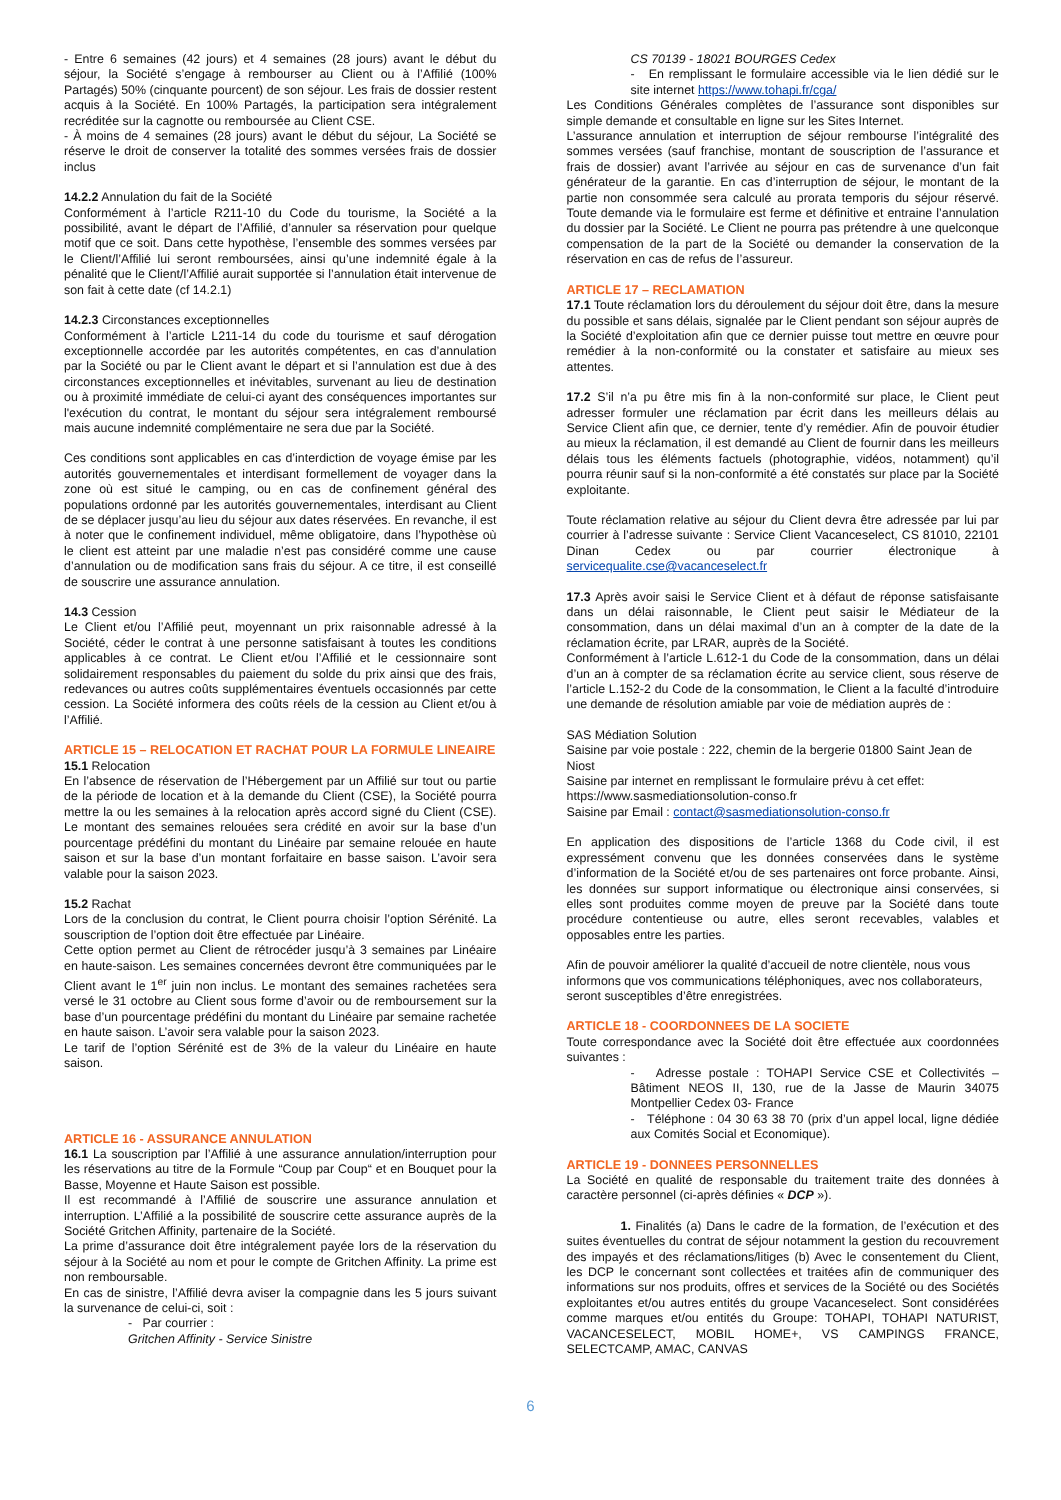- Entre 6 semaines (42 jours) et 4 semaines (28 jours) avant le début du séjour, la Société s’engage à rembourser au Client ou à l’Affilié (100% Partagés) 50% (cinquante pourcent) de son séjour. Les frais de dossier restent acquis à la Société. En 100% Partagés, la participation sera intégralement recréditée sur la cagnotte ou remboursée au Client CSE.
- À moins de 4 semaines (28 jours) avant le début du séjour, La Société se réserve le droit de conserver la totalité des sommes versées frais de dossier inclus
14.2.2 Annulation du fait de la Société
Conformément à l’article R211-10 du Code du tourisme, la Société a la possibilité, avant le départ de l’Affilié, d’annuler sa réservation pour quelque motif que ce soit. Dans cette hypothèse, l’ensemble des sommes versées par le Client/l’Affilié lui seront remboursées, ainsi qu’une indemnité égale à la pénalité que le Client/l’Affilié aurait supportée si l’annulation était intervenue de son fait à cette date (cf 14.2.1)
14.2.3 Circonstances exceptionnelles
Conformément à l’article L211-14 du code du tourisme et sauf dérogation exceptionnelle accordée par les autorités compétentes, en cas d’annulation par la Société ou par le Client avant le départ et si l’annulation est due à des circonstances exceptionnelles et inévitables, survenant au lieu de destination ou à proximité immédiate de celui-ci ayant des conséquences importantes sur l'exécution du contrat, le montant du séjour sera intégralement remboursé mais aucune indemnité complémentaire ne sera due par la Société.
Ces conditions sont applicables en cas d’interdiction de voyage émise par les autorités gouvernementales et interdisant formellement de voyager dans la zone où est situé le camping, ou en cas de confinement général des populations ordonné par les autorités gouvernementales, interdisant au Client de se déplacer jusqu’au lieu du séjour aux dates réservées. En revanche, il est à noter que le confinement individuel, même obligatoire, dans l’hypothèse où le client est atteint par une maladie n’est pas considéré comme une cause d’annulation ou de modification sans frais du séjour. A ce titre, il est conseillé de souscrire une assurance annulation.
14.3 Cession
Le Client et/ou l’Affilié peut, moyennant un prix raisonnable adressé à la Société, céder le contrat à une personne satisfaisant à toutes les conditions applicables à ce contrat. Le Client et/ou l’Affilié et le cessionnaire sont solidairement responsables du paiement du solde du prix ainsi que des frais, redevances ou autres coûts supplémentaires éventuels occasionnés par cette cession. La Société informera des coûts réels de la cession au Client et/ou à l’Affilié.
ARTICLE 15 – RELOCATION ET RACHAT POUR LA FORMULE LINEAIRE
15.1 Relocation
En l’absence de réservation de l’Hébergement par un Affilié sur tout ou partie de la période de location et à la demande du Client (CSE), la Société pourra mettre la ou les semaines à la relocation après accord signé du Client (CSE). Le montant des semaines relouées sera crédité en avoir sur la base d’un pourcentage prédéfini du montant du Linéaire par semaine relouée en haute saison et sur la base d’un montant forfaitaire en basse saison. L’avoir sera valable pour la saison 2023.
15.2 Rachat
Lors de la conclusion du contrat, le Client pourra choisir l’option Sérénité. La souscription de l’option doit être effectuée par Linéaire.
Cette option permet au Client de rétrocéder jusqu’à 3 semaines par Linéaire en haute-saison. Les semaines concernées devront être communiquées par le Client avant le 1<sup>er</sup> juin non inclus. Le montant des semaines rachetées sera versé le 31 octobre au Client sous forme d’avoir ou de remboursement sur la base d’un pourcentage prédéfini du montant du Linéaire par semaine rachetée en haute saison. L’avoir sera valable pour la saison 2023.
Le tarif de l’option Sérénité est de 3% de la valeur du Linéaire en haute saison.
ARTICLE 16 - ASSURANCE ANNULATION
16.1 La souscription par l’Affilié à une assurance annulation/interruption pour les réservations au titre de la Formule “Coup par Coup“ et en Bouquet pour la Basse, Moyenne et Haute Saison est possible.
Il est recommandé à l’Affilié de souscrire une assurance annulation et interruption. L’Affilié a la possibilité de souscrire cette assurance auprès de la Société Gritchen Affinity, partenaire de la Société.
La prime d’assurance doit être intégralement payée lors de la réservation du séjour à la Société au nom et pour le compte de Gritchen Affinity. La prime est non remboursable.
En cas de sinistre, l’Affilié devra aviser la compagnie dans les 5 jours suivant la survenance de celui-ci, soit :
- Par courrier :
Gritchen Affinity - Service Sinistre
CS 70139 - 18021 BOURGES Cedex
- En remplissant le formulaire accessible via le lien dédié sur le site internet https://www.tohapi.fr/cga/
Les Conditions Générales complètes de l’assurance sont disponibles sur simple demande et consultable en ligne sur les Sites Internet.
L’assurance annulation et interruption de séjour rembourse l’intégralité des sommes versées (sauf franchise, montant de souscription de l’assurance et frais de dossier) avant l’arrivée au séjour en cas de survenance d’un fait générateur de la garantie. En cas d’interruption de séjour, le montant de la partie non consommée sera calculé au prorata temporis du séjour réservé. Toute demande via le formulaire est ferme et définitive et entraine l’annulation du dossier par la Société. Le Client ne pourra pas prétendre à une quelconque compensation de la part de la Société ou demander la conservation de la réservation en cas de refus de l’assureur.
ARTICLE 17 – RECLAMATION
17.1 Toute réclamation lors du déroulement du séjour doit être, dans la mesure du possible et sans délais, signalée par le Client pendant son séjour auprès de la Société d’exploitation afin que ce dernier puisse tout mettre en œuvre pour remédier à la non-conformité ou la constater et satisfaire au mieux ses attentes.
17.2 S’il n’a pu être mis fin à la non-conformité sur place, le Client peut adresser formuler une réclamation par écrit dans les meilleurs délais au Service Client afin que, ce dernier, tente d’y remédier. Afin de pouvoir étudier au mieux la réclamation, il est demandé au Client de fournir dans les meilleurs délais tous les éléments factuels (photographie, vidéos, notamment) qu’il pourra réunir sauf si la non-conformité a été constatés sur place par la Société exploitante.
Toute réclamation relative au séjour du Client devra être adressée par lui par courrier à l’adresse suivante : Service Client Vacanceselect, CS 81010, 22101 Dinan Cedex ou par courrier électronique à servicequalite.cse@vacanceselect.fr
17.3 Après avoir saisi le Service Client et à défaut de réponse satisfaisante dans un délai raisonnable, le Client peut saisir le Médiateur de la consommation, dans un délai maximal d’un an à compter de la date de la réclamation écrite, par LRAR, auprès de la Société.
Conformément à l’article L.612-1 du Code de la consommation, dans un délai d’un an à compter de sa réclamation écrite au service client, sous réserve de l’article L.152-2 du Code de la consommation, le Client a la faculté d’introduire une demande de résolution amiable par voie de médiation auprès de :
SAS Médiation Solution
Saisine par voie postale : 222, chemin de la bergerie 01800 Saint Jean de Niost
Saisine par internet en remplissant le formulaire prévu à cet effet: https://www.sasmediationsolution-conso.fr
Saisine par Email : contact@sasmediationsolution-conso.fr
En application des dispositions de l’article 1368 du Code civil, il est expressément convenu que les données conservées dans le système d’information de la Société et/ou de ses partenaires ont force probante. Ainsi, les données sur support informatique ou électronique ainsi conservées, si elles sont produites comme moyen de preuve par la Société dans toute procédure contentieuse ou autre, elles seront recevables, valables et opposables entre les parties.
Afin de pouvoir améliorer la qualité d’accueil de notre clientèle, nous vous informons que vos communications téléphoniques, avec nos collaborateurs, seront susceptibles d’être enregistrées.
ARTICLE 18 - COORDONNEES DE LA SOCIETE
Toute correspondance avec la Société doit être effectuée aux coordonnées suivantes :
- Adresse postale : TOHAPI Service CSE et Collectivités – Bâtiment NEOS II, 130, rue de la Jasse de Maurin 34075 Montpellier Cedex 03- France
- Téléphone : 04 30 63 38 70 (prix d’un appel local, ligne dédiée aux Comités Social et Economique).
ARTICLE 19 - DONNEES PERSONNELLES
La Société en qualité de responsable du traitement traite des données à caractère personnel (ci-après définies « DCP »).
1. Finalités (a) Dans le cadre de la formation, de l’exécution et des suites éventuelles du contrat de séjour notamment la gestion du recouvrement des impayés et des réclamations/litiges (b) Avec le consentement du Client, les DCP le concernant sont collectées et traitées afin de communiquer des informations sur nos produits, offres et services de la Société ou des Sociétés exploitantes et/ou autres entités du groupe Vacanceselect. Sont considérées comme marques et/ou entités du Groupe: TOHAPI, TOHAPI NATURIST, VACANCESELECT, MOBIL HOME+, VS CAMPINGS FRANCE, SELECTCAMP, AMAC, CANVAS
6